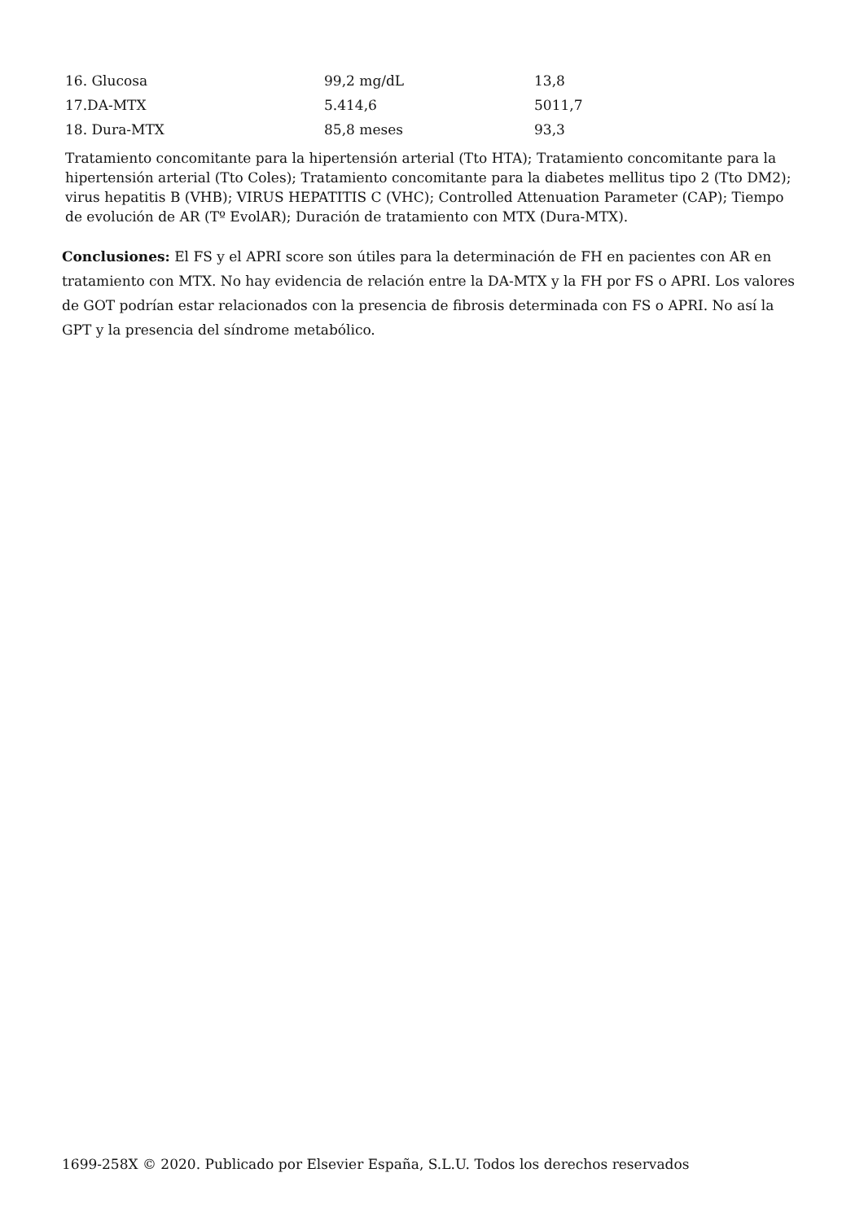| 16. Glucosa | 99,2 mg/dL | 13,8 |
| 17.DA-MTX | 5.414,6 | 5011,7 |
| 18. Dura-MTX | 85,8 meses | 93,3 |
Tratamiento concomitante para la hipertensión arterial (Tto HTA); Tratamiento concomitante para la hipertensión arterial (Tto Coles); Tratamiento concomitante para la diabetes mellitus tipo 2 (Tto DM2); virus hepatitis B (VHB); VIRUS HEPATITIS C (VHC); Controlled Attenuation Parameter (CAP); Tiempo de evolución de AR (Tº EvolAR); Duración de tratamiento con MTX (Dura-MTX).
Conclusiones: El FS y el APRI score son útiles para la determinación de FH en pacientes con AR en tratamiento con MTX. No hay evidencia de relación entre la DA-MTX y la FH por FS o APRI. Los valores de GOT podrían estar relacionados con la presencia de fibrosis determinada con FS o APRI. No así la GPT y la presencia del síndrome metabólico.
1699-258X © 2020. Publicado por Elsevier España, S.L.U. Todos los derechos reservados